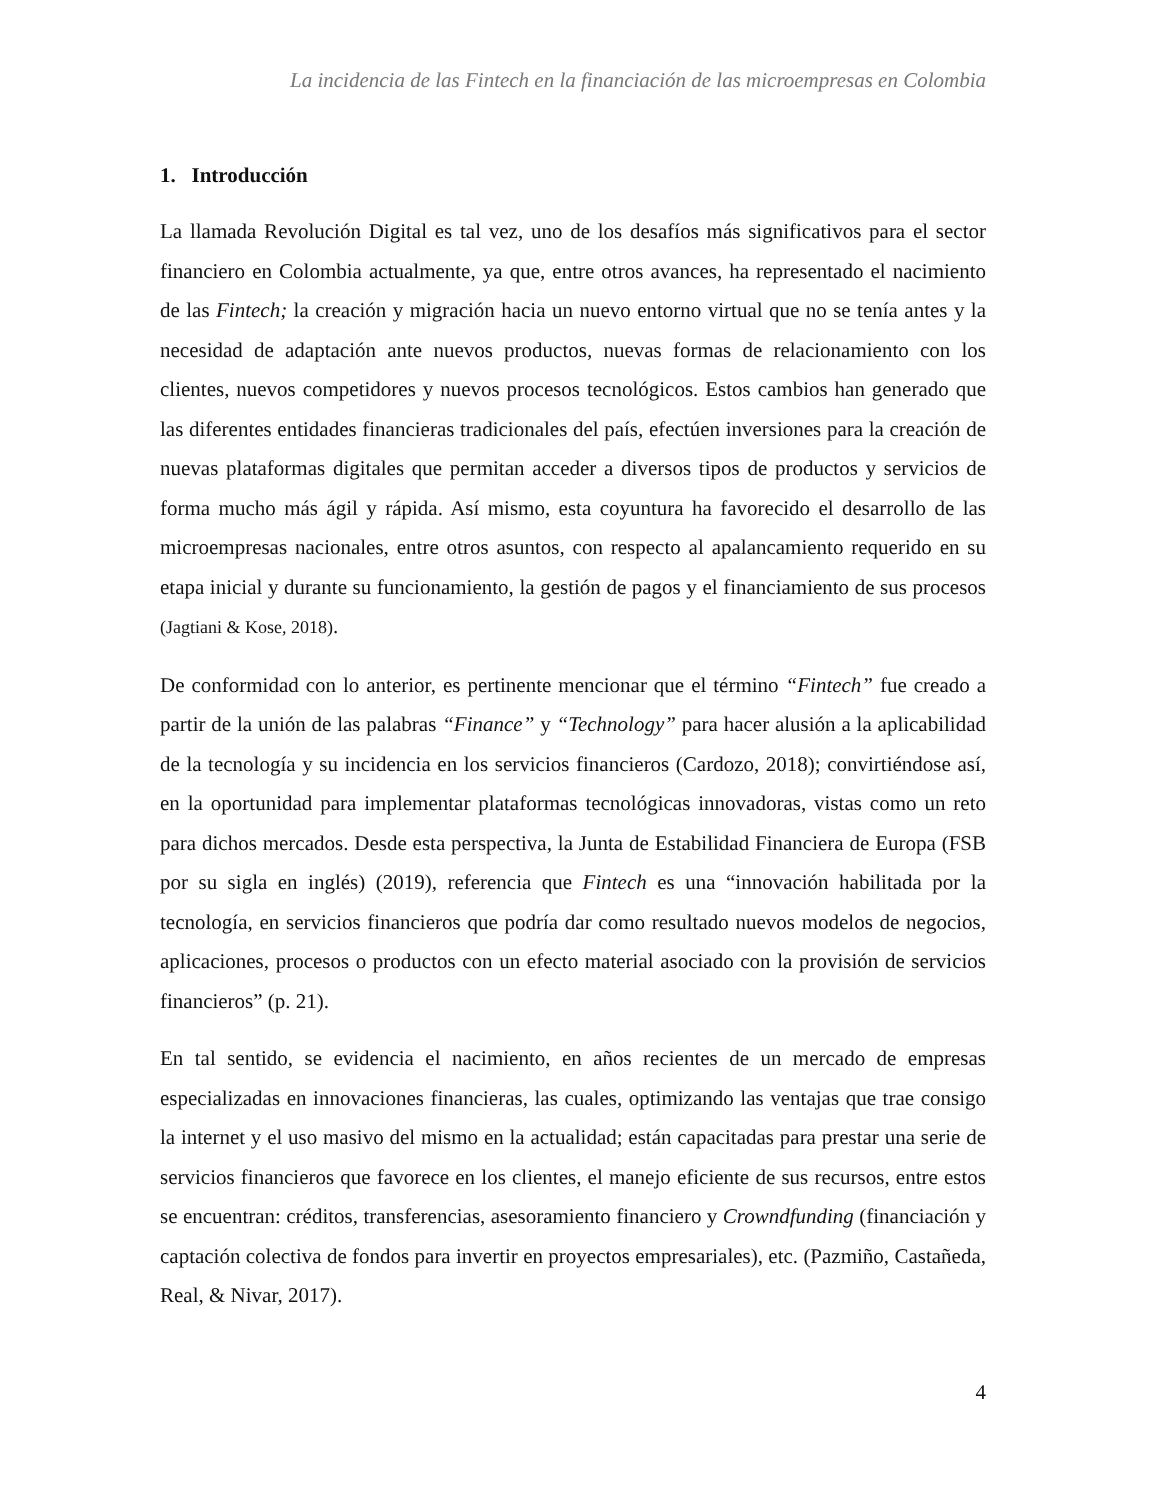La incidencia de las Fintech en la financiación de las microempresas en Colombia
1. Introducción
La llamada Revolución Digital es tal vez, uno de los desafíos más significativos para el sector financiero en Colombia actualmente, ya que, entre otros avances, ha representado el nacimiento de las Fintech; la creación y migración hacia un nuevo entorno virtual que no se tenía antes y la necesidad de adaptación ante nuevos productos, nuevas formas de relacionamiento con los clientes, nuevos competidores y nuevos procesos tecnológicos. Estos cambios han generado que las diferentes entidades financieras tradicionales del país, efectúen inversiones para la creación de nuevas plataformas digitales que permitan acceder a diversos tipos de productos y servicios de forma mucho más ágil y rápida. Así mismo, esta coyuntura ha favorecido el desarrollo de las microempresas nacionales, entre otros asuntos, con respecto al apalancamiento requerido en su etapa inicial y durante su funcionamiento, la gestión de pagos y el financiamiento de sus procesos (Jagtiani & Kose, 2018).
De conformidad con lo anterior, es pertinente mencionar que el término “Fintech” fue creado a partir de la unión de las palabras “Finance” y “Technology” para hacer alusión a la aplicabilidad de la tecnología y su incidencia en los servicios financieros (Cardozo, 2018); convirtiéndose así, en la oportunidad para implementar plataformas tecnológicas innovadoras, vistas como un reto para dichos mercados. Desde esta perspectiva, la Junta de Estabilidad Financiera de Europa (FSB por su sigla en inglés) (2019), referencia que Fintech es una “innovación habilitada por la tecnología, en servicios financieros que podría dar como resultado nuevos modelos de negocios, aplicaciones, procesos o productos con un efecto material asociado con la provisión de servicios financieros” (p. 21).
En tal sentido, se evidencia el nacimiento, en años recientes de un mercado de empresas especializadas en innovaciones financieras, las cuales, optimizando las ventajas que trae consigo la internet y el uso masivo del mismo en la actualidad; están capacitadas para prestar una serie de servicios financieros que favorece en los clientes, el manejo eficiente de sus recursos, entre estos se encuentran: créditos, transferencias, asesoramiento financiero y Crowndfunding (financiación y captación colectiva de fondos para invertir en proyectos empresariales), etc. (Pazmiño, Castañeda, Real, & Nivar, 2017).
4